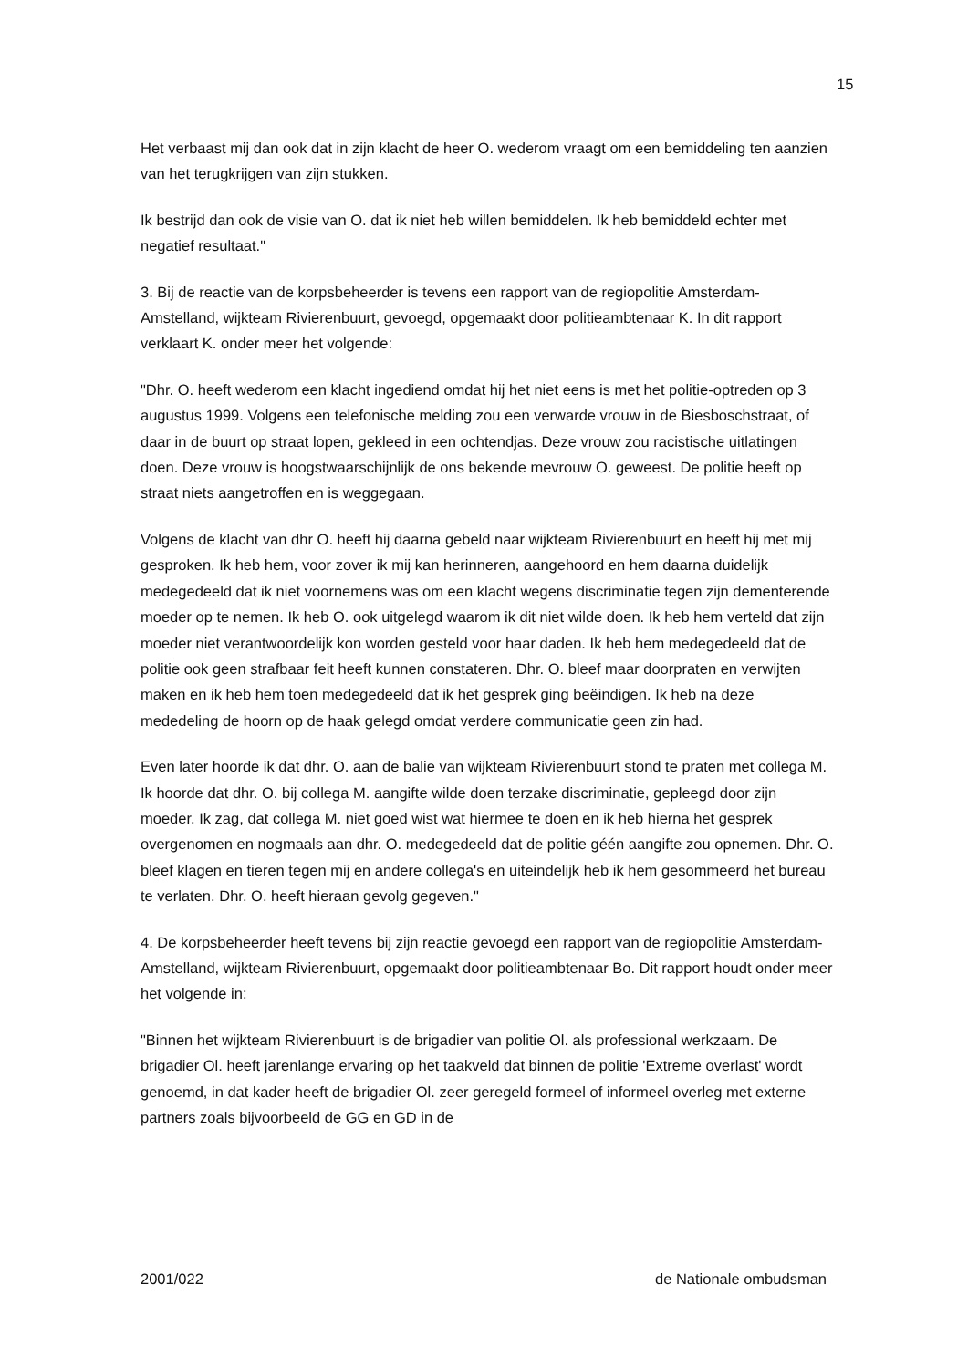15
Het verbaast mij dan ook dat in zijn klacht de heer O. wederom vraagt om een bemiddeling ten aanzien van het terugkrijgen van zijn stukken.
Ik bestrijd dan ook de visie van O. dat ik niet heb willen bemiddelen. Ik heb bemiddeld echter met negatief resultaat."
3. Bij de reactie van de korpsbeheerder is tevens een rapport van de regiopolitie Amsterdam-Amstelland, wijkteam Rivierenbuurt, gevoegd, opgemaakt door politieambtenaar K. In dit rapport verklaart K. onder meer het volgende:
"Dhr. O. heeft wederom een klacht ingediend omdat hij het niet eens is met het politie-optreden op 3 augustus 1999. Volgens een telefonische melding zou een verwarde vrouw in de Biesboschstraat, of daar in de buurt op straat lopen, gekleed in een ochtendjas. Deze vrouw zou racistische uitlatingen doen. Deze vrouw is hoogstwaarschijnlijk de ons bekende mevrouw O. geweest. De politie heeft op straat niets aangetroffen en is weggegaan.
Volgens de klacht van dhr O. heeft hij daarna gebeld naar wijkteam Rivierenbuurt en heeft hij met mij gesproken. Ik heb hem, voor zover ik mij kan herinneren, aangehoord en hem daarna duidelijk medegedeeld dat ik niet voornemens was om een klacht wegens discriminatie tegen zijn dementerende moeder op te nemen. Ik heb O. ook uitgelegd waarom ik dit niet wilde doen. Ik heb hem verteld dat zijn moeder niet verantwoordelijk kon worden gesteld voor haar daden. Ik heb hem medegedeeld dat de politie ook geen strafbaar feit heeft kunnen constateren. Dhr. O. bleef maar doorpraten en verwijten maken en ik heb hem toen medegedeeld dat ik het gesprek ging beëindigen. Ik heb na deze mededeling de hoorn op de haak gelegd omdat verdere communicatie geen zin had.
Even later hoorde ik dat dhr. O. aan de balie van wijkteam Rivierenbuurt stond te praten met collega M. Ik hoorde dat dhr. O. bij collega M. aangifte wilde doen terzake discriminatie, gepleegd door zijn moeder. Ik zag, dat collega M. niet goed wist wat hiermee te doen en ik heb hierna het gesprek overgenomen en nogmaals aan dhr. O. medegedeeld dat de politie géén aangifte zou opnemen. Dhr. O. bleef klagen en tieren tegen mij en andere collega's en uiteindelijk heb ik hem gesommeerd het bureau te verlaten. Dhr. O. heeft hieraan gevolg gegeven."
4. De korpsbeheerder heeft tevens bij zijn reactie gevoegd een rapport van de regiopolitie Amsterdam-Amstelland, wijkteam Rivierenbuurt, opgemaakt door politieambtenaar Bo. Dit rapport houdt onder meer het volgende in:
"Binnen het wijkteam Rivierenbuurt is de brigadier van politie Ol. als professional werkzaam. De brigadier Ol. heeft jarenlange ervaring op het taakveld dat binnen de politie 'Extreme overlast' wordt genoemd, in dat kader heeft de brigadier Ol. zeer geregeld formeel of informeel overleg met externe partners zoals bijvoorbeeld de GG en GD in de
2001/022 de Nationale ombudsman